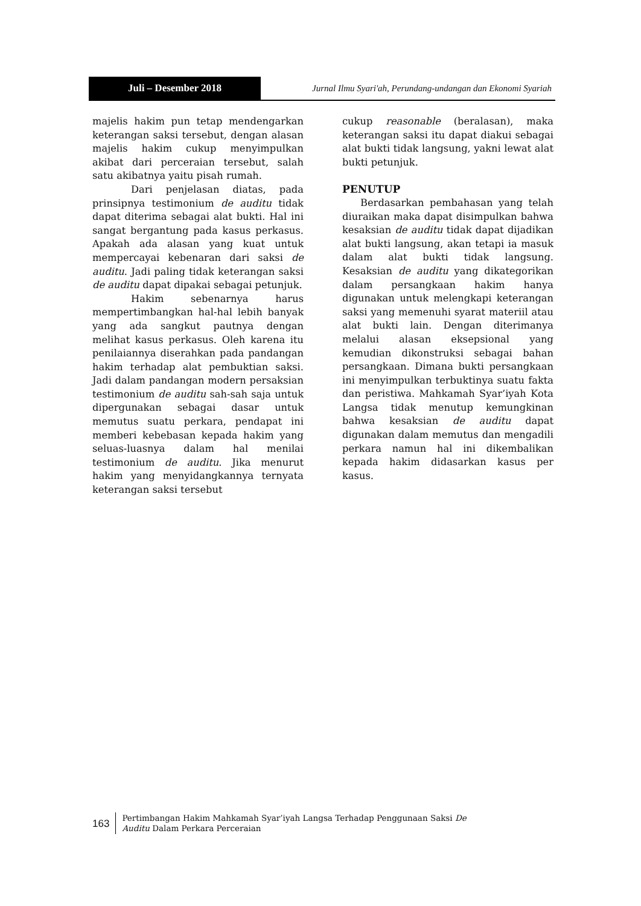Juli – Desember 2018 Jurnal Ilmu Syari'ah, Perundang-undangan dan Ekonomi Syariah
majelis hakim pun tetap mendengarkan keterangan saksi tersebut, dengan alasan majelis hakim cukup menyimpulkan akibat dari perceraian tersebut, salah satu akibatnya yaitu pisah rumah.
Dari penjelasan diatas, pada prinsipnya testimonium de auditu tidak dapat diterima sebagai alat bukti. Hal ini sangat bergantung pada kasus perkasus. Apakah ada alasan yang kuat untuk mempercayai kebenaran dari saksi de auditu. Jadi paling tidak keterangan saksi de auditu dapat dipakai sebagai petunjuk.
Hakim sebenarnya harus mempertimbangkan hal-hal lebih banyak yang ada sangkut pautnya dengan melihat kasus perkasus. Oleh karena itu penilaiannya diserahkan pada pandangan hakim terhadap alat pembuktian saksi. Jadi dalam pandangan modern persaksian testimonium de auditu sah-sah saja untuk dipergunakan sebagai dasar untuk memutus suatu perkara, pendapat ini memberi kebebasan kepada hakim yang seluas-luasnya dalam hal menilai testimonium de auditu. Jika menurut hakim yang menyidangkannya ternyata keterangan saksi tersebut
cukup reasonable (beralasan), maka keterangan saksi itu dapat diakui sebagai alat bukti tidak langsung, yakni lewat alat bukti petunjuk.
PENUTUP
Berdasarkan pembahasan yang telah diuraikan maka dapat disimpulkan bahwa kesaksian de auditu tidak dapat dijadikan alat bukti langsung, akan tetapi ia masuk dalam alat bukti tidak langsung. Kesaksian de auditu yang dikategorikan dalam persangkaan hakim hanya digunakan untuk melengkapi keterangan saksi yang memenuhi syarat materiil atau alat bukti lain. Dengan diterimanya melalui alasan eksepsional yang kemudian dikonstruksi sebagai bahan persangkaan. Dimana bukti persangkaan ini menyimpulkan terbuktinya suatu fakta dan peristiwa. Mahkamah Syar’iyah Kota Langsa tidak menutup kemungkinan bahwa kesaksian de auditu dapat digunakan dalam memutus dan mengadili perkara namun hal ini dikembalikan kepada hakim didasarkan kasus per kasus.
163
Pertimbangan Hakim Mahkamah Syar’iyah Langsa Terhadap Penggunaan Saksi De
Auditu Dalam Perkara Perceraian